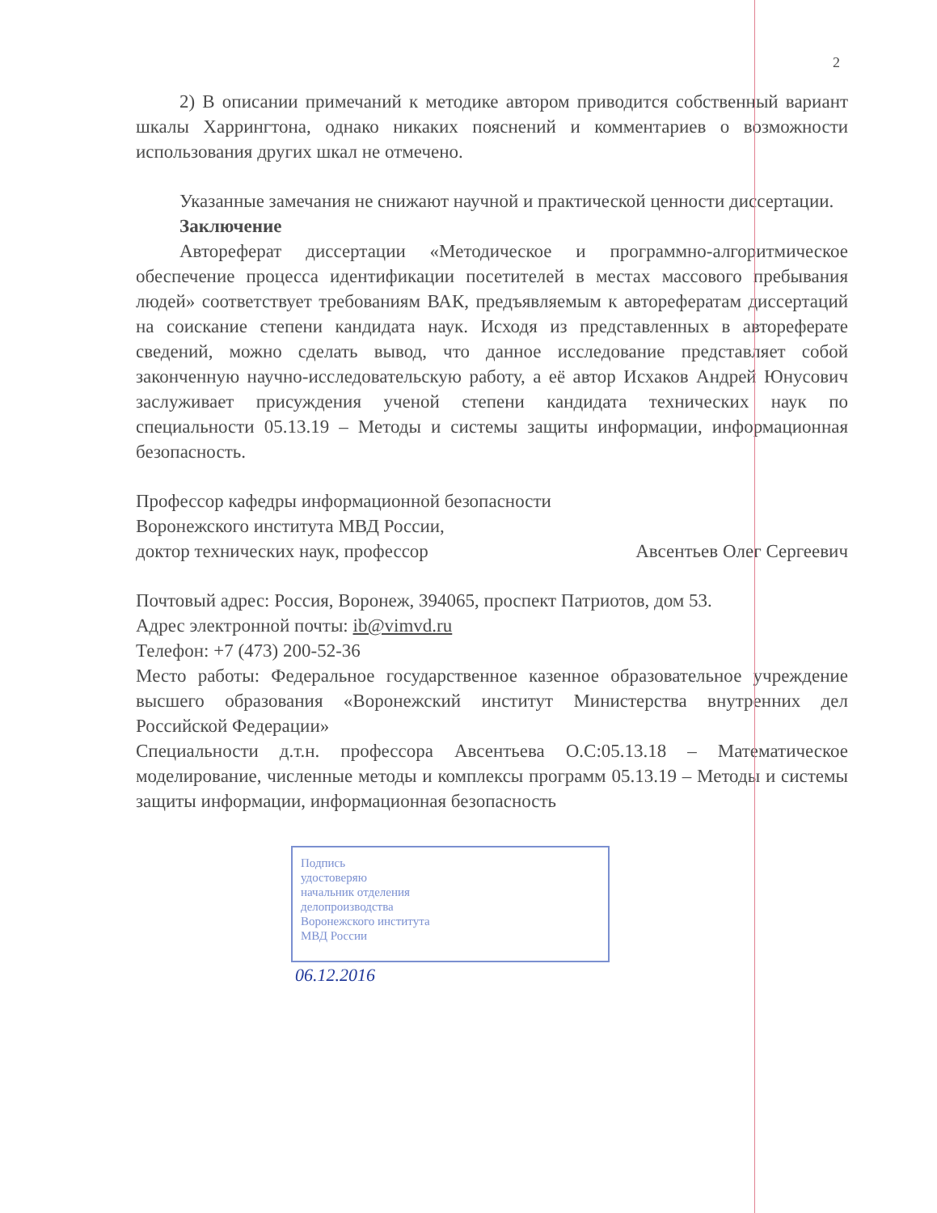2
2) В описании примечаний к методике автором приводится собственный вариант шкалы Харрингтона, однако никаких пояснений и комментариев о возможности использования других шкал не отмечено.
Указанные замечания не снижают научной и практической ценности диссертации.
Заключение
Автореферат диссертации «Методическое и программно-алгоритмическое обеспечение процесса идентификации посетителей в местах массового пребывания людей» соответствует требованиям ВАК, предъявляемым к авторефератам диссертаций на соискание степени кандидата наук. Исходя из представленных в автореферате сведений, можно сделать вывод, что данное исследование представляет собой законченную научно-исследовательскую работу, а её автор Исхаков Андрей Юнусович заслуживает присуждения ученой степени кандидата технических наук по специальности 05.13.19 – Методы и системы защиты информации, информационная безопасность.
Профессор кафедры информационной безопасности
Воронежского института МВД России,
доктор технических наук, профессор Авсентьев Олег Сергеевич
Почтовый адрес: Россия, Воронеж, 394065, проспект Патриотов, дом 53.
Адрес электронной почты: ib@vimvd.ru
Телефон: +7 (473) 200-52-36
Место работы: Федеральное государственное казенное образовательное учреждение высшего образования «Воронежский институт Министерства внутренних дел Российской Федерации»
Специальности д.т.н. профессора Авсентьева О.С:05.13.18 – Математическое моделирование, численные методы и комплексы программ 05.13.19 – Методы и системы защиты информации, информационная безопасность
Подпись
удостоверяю
начальник отделения
делопроизводства
Воронежского института
МВД России
06.12.2016